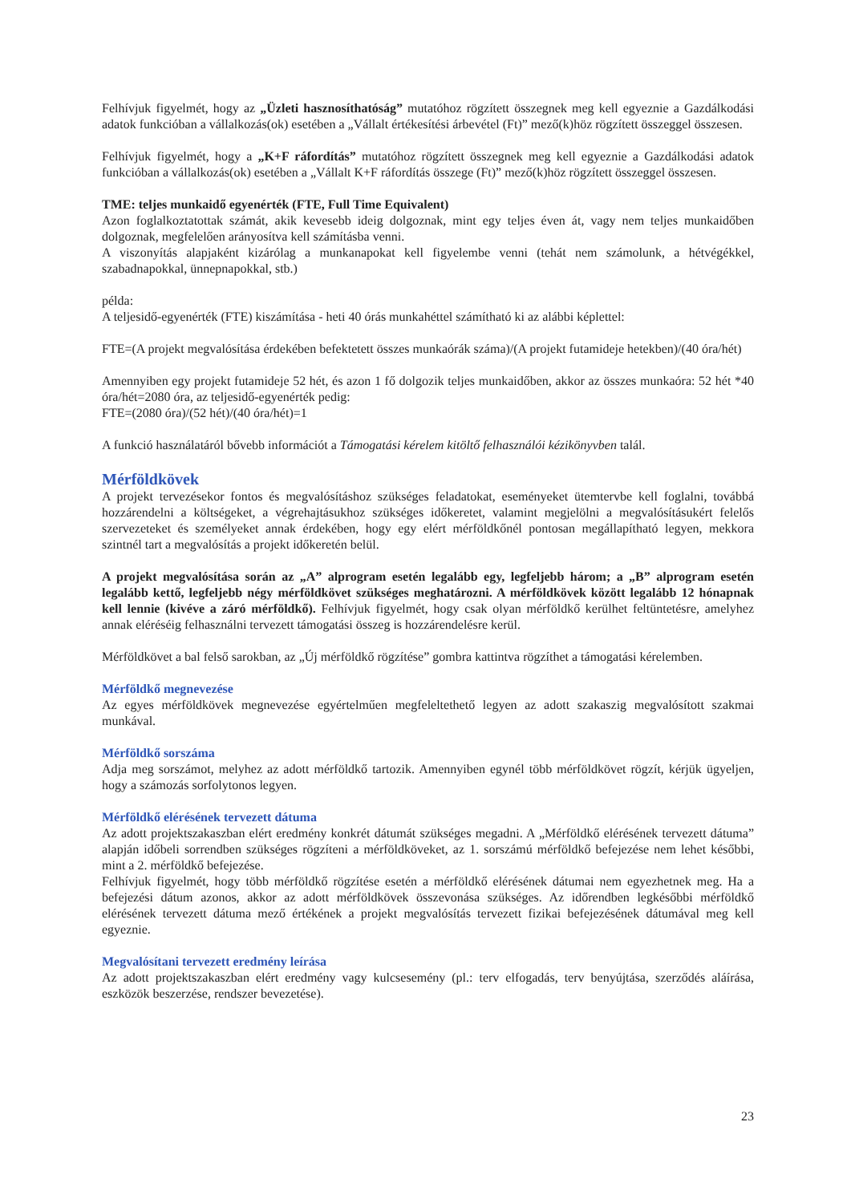Felhívjuk figyelmét, hogy az „Üzleti hasznosíthatóság” mutatóhoz rögzített összegnek meg kell egyeznie a Gazdálkodási adatok funkcióban a vállalkozás(ok) esetében a „Vállalt értékesítési árbevétel (Ft)” mező(k)höz rögzített összeggel összesen.
Felhívjuk figyelmét, hogy a „K+F ráfordítás” mutatóhoz rögzített összegnek meg kell egyeznie a Gazdálkodási adatok funkcióban a vállalkozás(ok) esetében a „Vállalt K+F ráfordítás összege (Ft)” mező(k)höz rögzített összeggel összesen.
TME: teljes munkaidő egyenérték (FTE, Full Time Equivalent)
Azon foglalkoztatottak számát, akik kevesebb ideig dolgoznak, mint egy teljes éven át, vagy nem teljes munkaidőben dolgoznak, megfelelően arányosítva kell számításba venni.
A viszonyítás alapjaként kizárólag a munkanapokat kell figyelembe venni (tehát nem számolunk, a hétvégékkel, szabadnapokkal, ünnepnapokkal, stb.)
példa:
A teljesidő-egyenérték (FTE) kiszámítása - heti 40 órás munkahéttel számítható ki az alábbi képlettel:
FTE=(A projekt megvalósítása érdekében befektetett összes munkaórák száma)/(A projekt futamideje hetekben)/(40 óra/hét)
Amennyiben egy projekt futamideje 52 hét, és azon 1 fő dolgozik teljes munkaidőben, akkor az összes munkaóra: 52 hét *40 óra/hét=2080 óra, az teljesidő-egyenérték pedig:
FTE=(2080 óra)/(52 hét)/(40 óra/hét)=1
A funkció használatáról bővebb információt a Támogatási kérelem kitöltő felhasználói kézikönyvben talál.
Mérföldkövek
A projekt tervezésekor fontos és megvalósításhoz szükséges feladatokat, eseményeket ütemtervbe kell foglalni, továbbá hozzárendelni a költségeket, a végrehajtásukhoz szükséges időkeretet, valamint megjelölni a megvalósításukért felelős szervezeteket és személyeket annak érdekében, hogy egy elért mérföldkőnél pontosan megállapítható legyen, mekkora szintnél tart a megvalósítás a projekt időkeretén belül.
A projekt megvalósítása során az „A” alprogram esetén legalább egy, legfeljebb három; a „B” alprogram esetén legalább kettő, legfeljebb négy mérföldkövet szükséges meghatározni. A mérföldkövek között legalább 12 hónapnak kell lennie (kivéve a záró mérföldkő). Felhívjuk figyelmét, hogy csak olyan mérföldkő kerülhet feltüntetésre, amelyhez annak eléréséig felhasználni tervezett támogatási összeg is hozzárendelésre kerül.
Mérföldkövet a bal felső sarokban, az „Új mérföldkő rögzítése” gombra kattintva rögzíthet a támogatási kérelemben.
Mérföldkő megnevezése
Az egyes mérföldkövek megnevezése egyértelműen megfeleltethető legyen az adott szakaszig megvalósított szakmai munkával.
Mérföldkő sorszáma
Adja meg sorszámot, melyhez az adott mérföldkő tartozik. Amennyiben egynél több mérföldkövet rögzít, kérjük ügyeljen, hogy a számozás sorfolytonos legyen.
Mérföldkő elérésének tervezett dátuma
Az adott projektszakaszban elért eredmény konkrét dátumát szükséges megadni. A „Mérföldkő elérésének tervezett dátuma” alapján időbeli sorrendben szükséges rögzíteni a mérföldköveket, az 1. sorszámú mérföldkő befejezése nem lehet későbbi, mint a 2. mérföldkő befejezése.
Felhívjuk figyelmét, hogy több mérföldkő rögzítése esetén a mérföldkő elérésének dátumai nem egyezhetnek meg. Ha a befejezési dátum azonos, akkor az adott mérföldkövek összevonása szükséges. Az időrendben legkésőbbi mérföldkő elérésének tervezett dátuma mező értékének a projekt megvalósítás tervezett fizikai befejezésének dátumával meg kell egyeznie.
Megvalósítani tervezett eredmény leírása
Az adott projektszakaszban elért eredmény vagy kulcsesemény (pl.: terv elfogadás, terv benyújtása, szerződés aláírása, eszközök beszerzése, rendszer bevezetése).
23